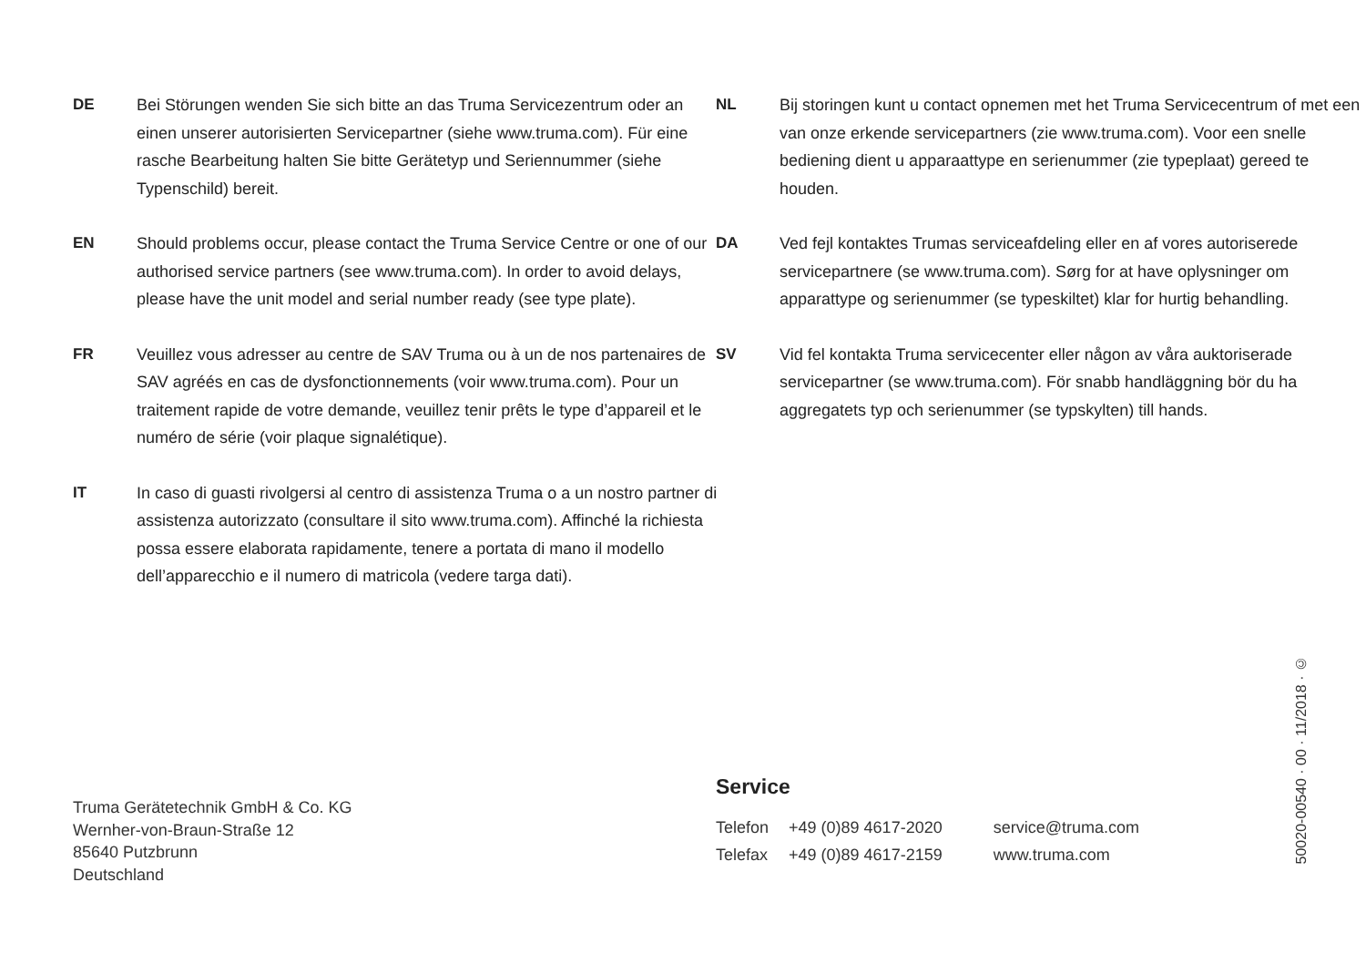DE Bei Störungen wenden Sie sich bitte an das Truma Servicezentrum oder an einen unserer autorisierten Servicepartner (siehe www.truma.com). Für eine rasche Bearbeitung halten Sie bitte Gerätetyp und Seriennummer (siehe Typenschild) bereit.
EN Should problems occur, please contact the Truma Service Centre or one of our authorised service partners (see www.truma.com). In order to avoid delays, please have the unit model and serial number ready (see type plate).
FR Veuillez vous adresser au centre de SAV Truma ou à un de nos partenaires de SAV agréés en cas de dysfonctionnements (voir www.truma.com). Pour un traitement rapide de votre demande, veuillez tenir prêts le type d’appareil et le numéro de série (voir plaque signalétique).
IT In caso di guasti rivolgersi al centro di assistenza Truma o a un nostro partner di assistenza autorizzato (consultare il sito www.truma.com). Affinché la richiesta possa essere elaborata rapidamente, tenere a portata di mano il modello dell’apparecchio e il numero di matricola (vedere targa dati).
NL Bij storingen kunt u contact opnemen met het Truma Servicecentrum of met een van onze erkende servicepartners (zie www.truma.com). Voor een snelle bediening dient u apparaattype en serienummer (zie typeplaat) gereed te houden.
DA Ved fejl kontaktes Trumas serviceafdeling eller en af vores autoriserede servicepartnere (se www.truma.com). Sørg for at have oplysninger om apparattype og serienummer (se typeskiltet) klar for hurtig behandling.
SV Vid fel kontakta Truma servicecenter eller någon av våra auktoriserade servicepartner (se www.truma.com). För snabb handläggning bör du ha aggregatets typ och serienummer (se typskylten) till hands.
Truma Gerätetechnik GmbH & Co. KG
Wernher-von-Braun-Straße 12
85640 Putzbrunn
Deutschland
Service
| Telefon | +49 (0)89 4617-2020 | service@truma.com |
| Telefax | +49 (0)89 4617-2159 | www.truma.com |
50020-00540 · 00 · 11/2018 · ©